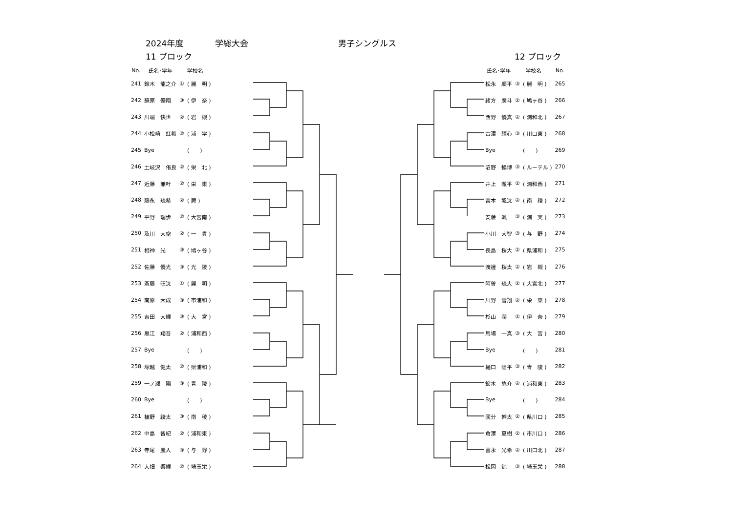2024年度 学総大会 男子シングルス
11 ブロック 12 ブロック
| No. | 氏名･学年 | 学校名 | |
| --- | --- | --- | --- |
| 241 | 鈴木 龍之介 | ① | ( 麗 明 ) |
| 242 | 蘇原 優翔 | ③ | ( 伊 奈 ) |
| 243 | 川端 快世 | ② | ( 岩 槻 ) |
| 244 | 小松崎 虹希 | ② | ( 浦 学 ) |
| 245 | Bye | | ( ) |
| 246 | 土岐沢 侑良 | ② | ( 栄 北 ) |
| 247 | 近藤 兼叶 | ② | ( 栄 東 ) |
| 248 | 藤永 琉希 | ② | ( 蕨 ) |
| 249 | 平野 瑞歩 | ② | ( 大宮南 ) |
| 250 | 及川 大空 | ② | ( 一 貫 ) |
| 251 | 相神 光 | ③ | ( 鳩ヶ谷 ) |
| 252 | 佐藤 優光 | ③ | ( 光 陵 ) |
| 253 | 斎藤 旺汰 | ① | ( 麗 明 ) |
| 254 | 南原 大成 | ③ | ( 市浦和 ) |
| 255 | 吉田 大輝 | ③ | ( 大 宮 ) |
| 256 | 黒江 翔吾 | ② | ( 浦和西 ) |
| 257 | Bye | | ( ) |
| 258 | 塚越 健太 | ② | ( 県浦和 ) |
| 259 | 一ノ瀬 陽 | ③ | ( 青 陵 ) |
| 260 | Bye | | ( ) |
| 261 | 植野 綾太 | ③ | ( 南 稜 ) |
| 262 | 中島 智紀 | ② | ( 浦和東 ) |
| 263 | 寺尾 麗人 | ③ | ( 与 野 ) |
| 264 | 大畑 響輝 | ② | ( 埼玉栄 ) |
| 氏名･学年 | 学校名 | | No. |
| --- | --- | --- | --- |
| 松永 順平 | ③ | ( 麗 明 ) | 265 |
| 緒方 廣斗 | ② | ( 鳩ヶ谷 ) | 266 |
| 西野 優真 | ② | ( 浦和北 ) | 267 |
| 古澤 輝心 | ③ | ( 川口東 ) | 268 |
| Bye | | ( ) | 269 |
| 沼野 暢博 | ③ | ( ルーテル ) | 270 |
| 井上 徹平 | ② | ( 浦和西 ) | 271 |
| 宮本 颯汰 | ② | ( 南 稜 ) | 272 |
| 安藤 颯 | ③ | ( 浦 実 ) | 273 |
| 小川 大智 | ③ | ( 与 野 ) | 274 |
| 長島 桜大 | ② | ( 県浦和 ) | 275 |
| 渡邊 桜太 | ② | ( 岩 槻 ) | 276 |
| 阿曽 琉大 | ② | ( 大宮北 ) | 277 |
| 川野 雪翔 | ② | ( 栄 東 ) | 278 |
| 杉山 潤 | ② | ( 伊 奈 ) | 279 |
| 馬場 一真 | ③ | ( 大 宮 ) | 280 |
| Bye | | ( ) | 281 |
| 樋口 陽平 | ③ | ( 青 陵 ) | 282 |
| 鈴木 悠介 | ② | ( 浦和東 ) | 283 |
| Bye | | ( ) | 284 |
| 國分 幹太 | ② | ( 県川口 ) | 285 |
| 倉澤 夏樹 | ② | ( 市川口 ) | 286 |
| 冨永 光希 | ② | ( 川口北 ) | 287 |
| 松岡 諒 | ③ | ( 埼玉栄 ) | 288 |